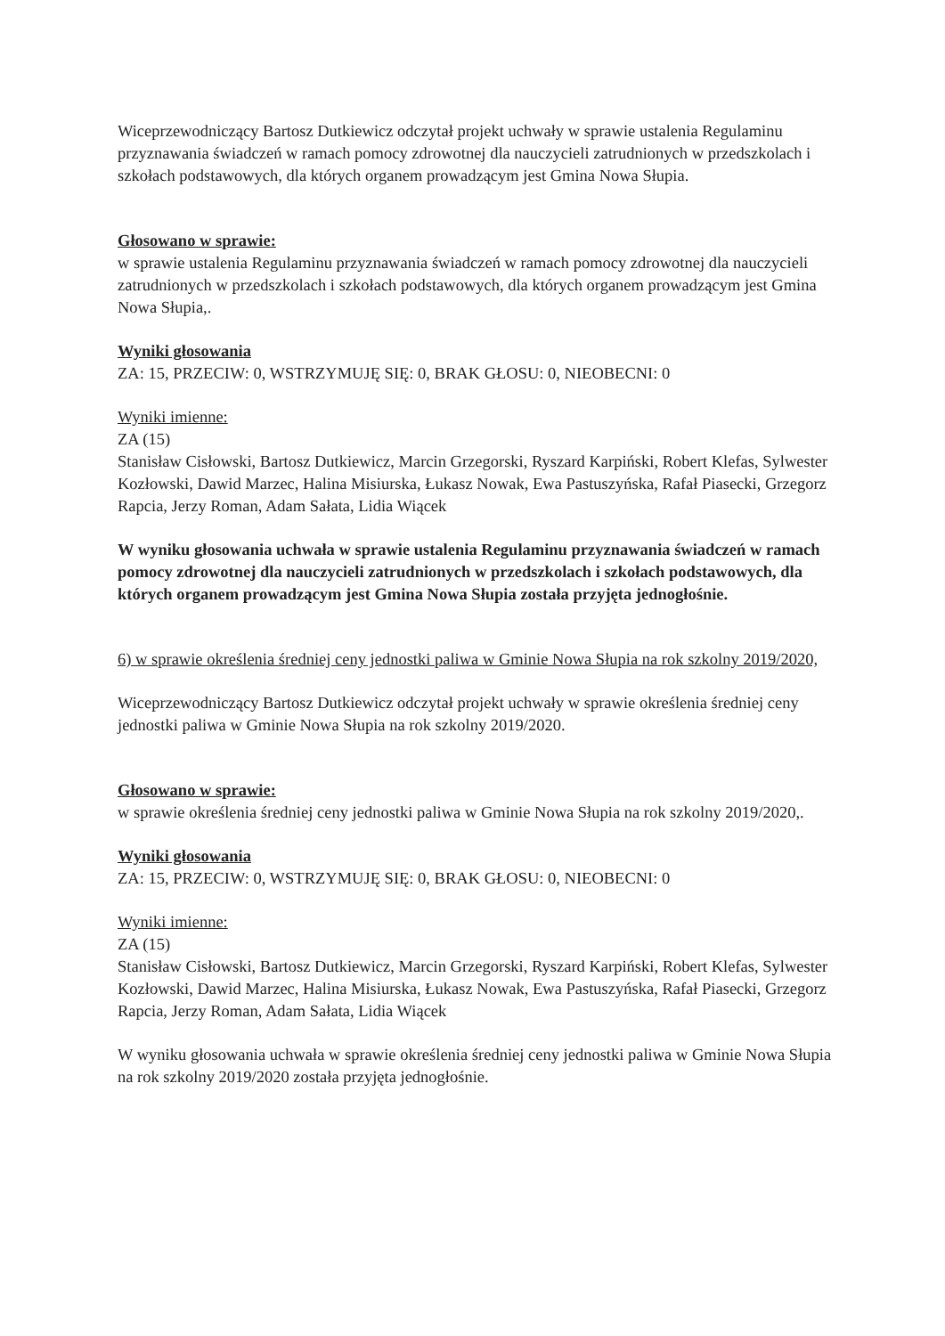Wiceprzewodniczący Bartosz Dutkiewicz odczytał projekt uchwały w sprawie ustalenia Regulaminu przyznawania świadczeń w ramach pomocy zdrowotnej dla nauczycieli zatrudnionych w przedszkolach i szkołach podstawowych, dla których organem prowadzącym jest Gmina Nowa Słupia.
Głosowano w sprawie:
w sprawie ustalenia Regulaminu przyznawania świadczeń w ramach pomocy zdrowotnej dla nauczycieli zatrudnionych w przedszkolach i szkołach podstawowych, dla których organem prowadzącym jest Gmina Nowa Słupia,.
Wyniki głosowania
ZA: 15, PRZECIW: 0, WSTRZYMUJĘ SIĘ: 0, BRAK GŁOSU: 0, NIEOBECNI: 0
Wyniki imienne:
ZA (15)
Stanisław Cisłowski, Bartosz Dutkiewicz, Marcin Grzegorski, Ryszard Karpiński, Robert Klefas, Sylwester Kozłowski, Dawid Marzec, Halina Misiurska, Łukasz Nowak, Ewa Pastuszyńska, Rafał Piasecki, Grzegorz Rapcia, Jerzy Roman, Adam Sałata, Lidia Wiącek
W wyniku głosowania uchwała w sprawie ustalenia Regulaminu przyznawania świadczeń w ramach pomocy zdrowotnej dla nauczycieli zatrudnionych w przedszkolach i szkołach podstawowych, dla których organem prowadzącym jest Gmina Nowa Słupia została przyjęta jednogłośnie.
6) w sprawie określenia średniej ceny jednostki paliwa w Gminie Nowa Słupia na rok szkolny 2019/2020,
Wiceprzewodniczący Bartosz Dutkiewicz odczytał projekt uchwały w sprawie określenia średniej ceny jednostki paliwa w Gminie Nowa Słupia na rok szkolny 2019/2020.
Głosowano w sprawie:
w sprawie określenia średniej ceny jednostki paliwa w Gminie Nowa Słupia na rok szkolny 2019/2020,.
Wyniki głosowania
ZA: 15, PRZECIW: 0, WSTRZYMUJĘ SIĘ: 0, BRAK GŁOSU: 0, NIEOBECNI: 0
Wyniki imienne:
ZA (15)
Stanisław Cisłowski, Bartosz Dutkiewicz, Marcin Grzegorski, Ryszard Karpiński, Robert Klefas, Sylwester Kozłowski, Dawid Marzec, Halina Misiurska, Łukasz Nowak, Ewa Pastuszyńska, Rafał Piasecki, Grzegorz Rapcia, Jerzy Roman, Adam Sałata, Lidia Wiącek
W wyniku głosowania uchwała w sprawie określenia średniej ceny jednostki paliwa w Gminie Nowa Słupia na rok szkolny 2019/2020 została przyjęta jednogłośnie.